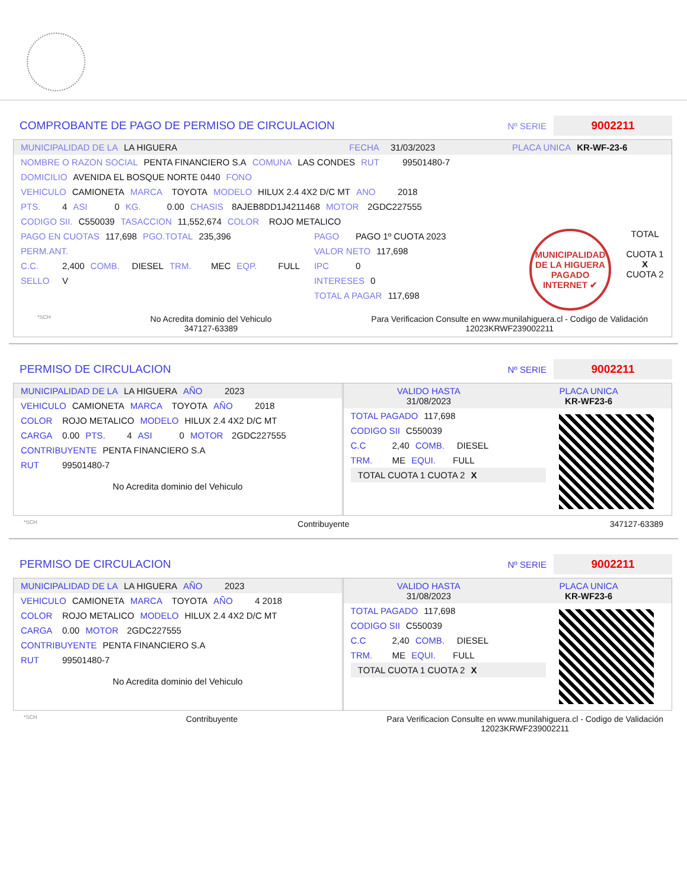COMPROBANTE DE PAGO DE PERMISO DE CIRCULACION
Nº SERIE
9002211
MUNICIPALIDAD DE LA LA HIGUERA FECHA 31/03/2023 PLACA UNICA KR-WF-23-6
NOMBRE O RAZON SOCIAL PENTA FINANCIERO S.A COMUNA LAS CONDES RUT 99501480-7
DOMICILIO AVENIDA EL BOSQUE NORTE 0440 FONO
VEHICULO CAMIONETA MARCA TOYOTA MODELO HILUX 2.4 4X2 D/C MT ANO 2018
PTS. 4 ASI 0 KG. 0.00 CHASIS 8AJEB8DD1J4211468 MOTOR 2GDC227555
CODIGO SII. C550039 TASACCION 11,552,674 COLOR ROJO METALICO
PAGO EN CUOTAS 117,698 PGO.TOTAL 235,396
PERM.ANT.
C.C. 2,400 COMB. DIESEL TRM. MEC EQP. FULL
SELLO V
PAGO PAGO 1º CUOTA 2023
VALOR NETO 117,698
IPC 0
INTERESES 0
TOTAL A PAGAR 117,698
MUNICIPALIDAD DE LA HIGUERA PAGADO INTERNET ✔
TOTAL
CUOTA 1
X
CUOTA 2
*SCH No Acredita dominio del Vehiculo
347127-63389 Para Verificacion Consulte en www.munilahiguera.cl - Codigo de Validación
12023KRWF239002211
PERMISO DE CIRCULACION
Nº SERIE
9002211
MUNICIPALIDAD DE LA LA HIGUERA AÑO 2023
VEHICULO CAMIONETA MARCA TOYOTA AÑO 2018
COLOR ROJO METALICO MODELO HILUX 2.4 4X2 D/C MT
CARGA 0.00 PTS. 4 ASI 0 MOTOR 2GDC227555
CONTRIBUYENTE PENTA FINANCIERO S.A
RUT 99501480-7
No Acredita dominio del Vehiculo
VALIDO HASTA
31/08/2023
PLACA UNICA
KR-WF23-6
TOTAL PAGADO 117,698
CODIGO SII C550039
C.C 2,40 COMB. DIESEL
TRM. ME EQUI. FULL
TOTAL CUOTA 1 CUOTA 2
X
*SCH Contribuyente 347127-63389
PERMISO DE CIRCULACION
Nº SERIE
9002211
MUNICIPALIDAD DE LA LA HIGUERA AÑO 2023
VEHICULO CAMIONETA MARCA TOYOTA AÑO 4 2018
COLOR ROJO METALICO MODELO HILUX 2.4 4X2 D/C MT
CARGA 0.00 MOTOR 2GDC227555
CONTRIBUYENTE PENTA FINANCIERO S.A
RUT 99501480-7
No Acredita dominio del Vehiculo
VALIDO HASTA
31/08/2023
PLACA UNICA
KR-WF23-6
TOTAL PAGADO 117,698
CODIGO SII C550039
C.C 2,40 COMB. DIESEL
TRM. ME EQUI. FULL
TOTAL CUOTA 1 CUOTA 2
X
*SCH Contribuyente Para Verificacion Consulte en www.munilahiguera.cl - Codigo de Validación
12023KRWF239002211